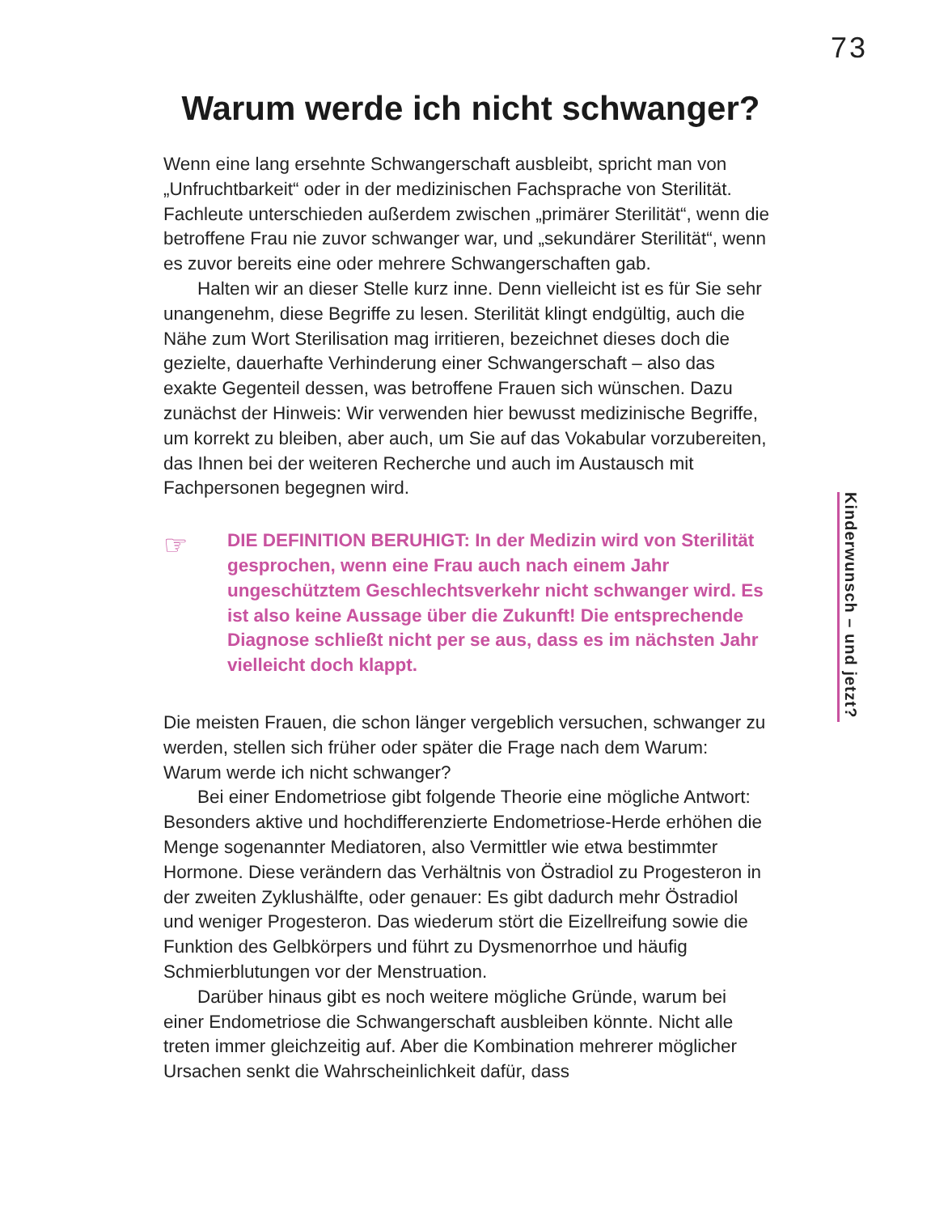73
Warum werde ich nicht schwanger?
Wenn eine lang ersehnte Schwangerschaft ausbleibt, spricht man von „Unfruchtbarkeit“ oder in der medizinischen Fachsprache von Sterilität. Fachleute unterschieden außerdem zwischen „primärer Sterilität“, wenn die betroffene Frau nie zuvor schwanger war, und „sekundärer Sterilität“, wenn es zuvor bereits eine oder mehrere Schwangerschaften gab.
Halten wir an dieser Stelle kurz inne. Denn vielleicht ist es für Sie sehr unangenehm, diese Begriffe zu lesen. Sterilität klingt endgültig, auch die Nähe zum Wort Sterilisation mag irritieren, bezeichnet dieses doch die gezielte, dauerhafte Verhinderung einer Schwangerschaft – also das exakte Gegenteil dessen, was betroffene Frauen sich wünschen. Dazu zunächst der Hinweis: Wir verwenden hier bewusst medizinische Begriffe, um korrekt zu bleiben, aber auch, um Sie auf das Vokabular vorzubereiten, das Ihnen bei der weiteren Recherche und auch im Austausch mit Fachpersonen begegnen wird.
☞
DIE DEFINITION BERUHIGT: In der Medizin wird von Sterilität gesprochen, wenn eine Frau auch nach einem Jahr ungeschütztem Geschlechtsverkehr nicht schwanger wird. Es ist also keine Aussage über die Zukunft! Die entsprechende Diagnose schließt nicht per se aus, dass es im nächsten Jahr vielleicht doch klappt.
Die meisten Frauen, die schon länger vergeblich versuchen, schwanger zu werden, stellen sich früher oder später die Frage nach dem Warum: Warum werde ich nicht schwanger?
Bei einer Endometriose gibt folgende Theorie eine mögliche Antwort: Besonders aktive und hochdifferenzierte Endometriose-Herde erhöhen die Menge sogenannter Mediatoren, also Vermittler wie etwa bestimmter Hormone. Diese verändern das Verhältnis von Östradiol zu Progesteron in der zweiten Zyklushälfte, oder genauer: Es gibt dadurch mehr Östradiol und weniger Progesteron. Das wiederum stört die Eizellreifung sowie die Funktion des Gelbkörpers und führt zu Dysmenorrhoe und häufig Schmierblutungen vor der Menstruation.
Darüber hinaus gibt es noch weitere mögliche Gründe, warum bei einer Endometriose die Schwangerschaft ausbleiben könnte. Nicht alle treten immer gleichzeitig auf. Aber die Kombination mehrerer möglicher Ursachen senkt die Wahrscheinlichkeit dafür, dass
Kinderwunsch – und jetzt?